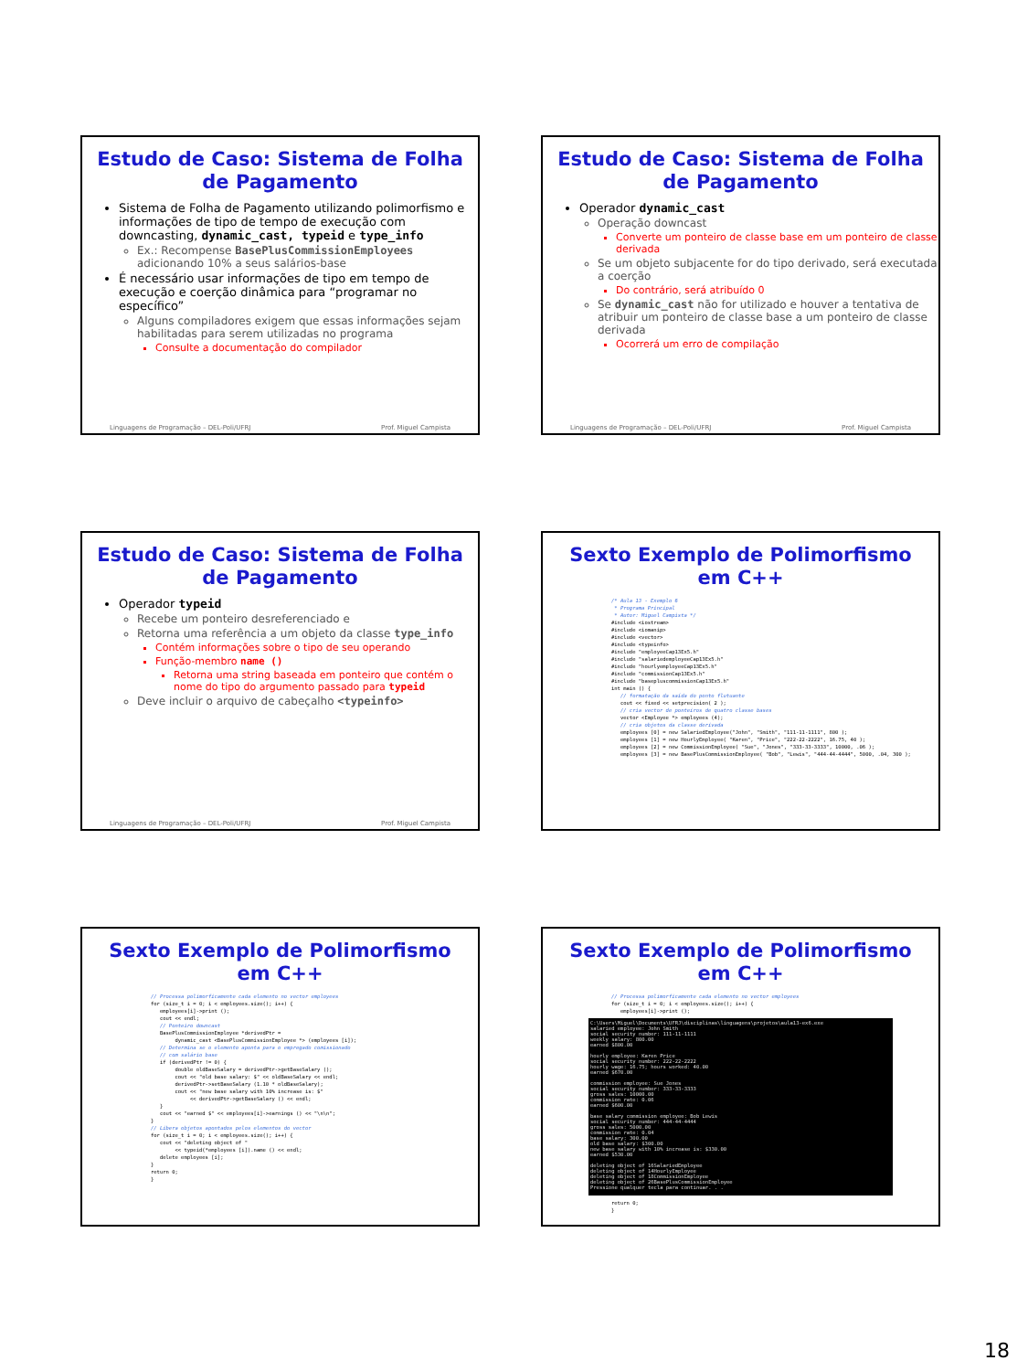Estudo de Caso: Sistema de Folha de Pagamento
Sistema de Folha de Pagamento utilizando polimorfismo e informações de tipo de tempo de execução com downcasting, dynamic_cast, typeid e type_info
Ex.: Recompense BasePlusCommissionEmployees adicionando 10% a seus salários-base
É necessário usar informações de tipo em tempo de execução e coerção dinâmica para “programar no específico”
Alguns compiladores exigem que essas informações sejam habilitadas para serem utilizadas no programa
Consulte a documentação do compilador
Linguagens de Programação – DEL-Poli/UFRJ Prof. Miguel Campista
Estudo de Caso: Sistema de Folha de Pagamento
Operador dynamic_cast
Operação downcast
Converte um ponteiro de classe base em um ponteiro de classe derivada
Se um objeto subjacente for do tipo derivado, será executada a coerção
Do contrário, será atribuído 0
Se dynamic_cast não for utilizado e houver a tentativa de atribuir um ponteiro de classe base a um ponteiro de classe derivada
Ocorrerá um erro de compilação
Linguagens de Programação – DEL-Poli/UFRJ Prof. Miguel Campista
Estudo de Caso: Sistema de Folha de Pagamento
Operador typeid
Recebe um ponteiro desreferenciado e
Retorna uma referência a um objeto da classe type_info
Contém informações sobre o tipo de seu operando
Função-membro name ()
Retorna uma string baseada em ponteiro que contém o nome do tipo do argumento passado para typeid
Deve incluir o arquivo de cabeçalho <typeinfo>
Linguagens de Programação – DEL-Poli/UFRJ Prof. Miguel Campista
Sexto Exemplo de Polimorfismo em C++
/* Aula 13 - Exemplo 6
 * Programa Principal
 * Autor: Miguel Campista */
#include <iostream>
#include <iomanip>
#include <vector>
#include <typeinfo>
#include "employeeCap13Ex5.h"
#include "salariedemployeeCap13Ex5.h"
#include "hourlyemployeeCap13Ex5.h"
#include "commissionCap13Ex5.h"
#include "basepluscommissionCap13Ex5.h"
int main () {
   // formatação da saída do ponto flutuante
   cout << fixed << setprecision( 2 );
   // cria vector de ponteiros de quatro classe bases
   vector <Employee *> employees (4);
   // cria objetos da classe derivada
   employees [0] = new SalariedEmployee("John", "Smith", "111-11-1111", 800 );
   employees [1] = new HourlyEmployee( "Karen", "Price", "222-22-2222", 16.75, 40 );
   employees [2] = new CommissionEmployee( "Sue", "Jones", "333-33-3333", 10000, .06 );
   employees [3] = new BasePlusCommissionEmployee( "Bob", "Lewis", "444-44-4444", 5000, .04, 300 );
Sexto Exemplo de Polimorfismo em C++
// Processa polimorficamente cada elemento no vector employees
for (size_t i = 0; i < employees.size(); i++) {
   employees[i]->print ();
   cout << endl;
   // Ponteiro downcast
   BasePlusCommissionEmployee *derivedPtr =
        dynamic_cast <BasePlusCommissionEmployee *> (employees [i]);
   // Determina se o elemento aponta para o empregado comissionado
   // com salário base
   if (derivedPtr != 0) {
        double oldBaseSalary = derivedPtr->getBaseSalary ();
        cout << "old base salary: $" << oldBaseSalary << endl;
        derivedPtr->setBaseSalary (1.10 * oldBaseSalary);
        cout << "new base salary with 10% increase is: $"
             << derivedPtr->getBaseSalary () << endl;
   }
   cout << "earned $" << employees[i]->earnings () << "\n\n";
}
// Libera objetos apontados pelos elementos do vector
for (size_t i = 0; i < employees.size(); i++) {
   cout << "deleting object of "
        << typeid(*employees [i]).name () << endl;
   delete employees [i];
}
return 0;
}
Sexto Exemplo de Polimorfismo em C++
// Processa polimorficamente cada elemento no vector employees
for (size_t i = 0; i < employees.size(); i++) {
   employees[i]->print ();
C:\Users\Miguel\Documents\UFRJ\disciplinas\linguagens\projetos\aula13-ex6.exe
salaried employee: John Smith
social security number: 111-11-1111
weekly salary: 800.00
earned $800.00
hourly employee: Karen Price
social security number: 222-22-2222
hourly wage: 16.75; hours worked: 40.00
earned $670.00
commission employee: Sue Jones
social security number: 333-33-3333
gross sales: 10000.00
commission rate: 0.06
earned $600.00
base salary commission employee: Bob Lewis
social security number: 444-44-4444
gross sales: 5000.00
commission rate: 0.04
base salary: 300.00
old base salary: $300.00
new base salary with 10% increase is: $330.00
earned $530.00
deleting object of 16SalariedEmployee
deleting object of 14HourlyEmployee
deleting object of 18CommissionEmployee
deleting object of 26BasePlusCommissionEmployee
Pressione qualquer tecla para continuar. . .
return 0;
}
18